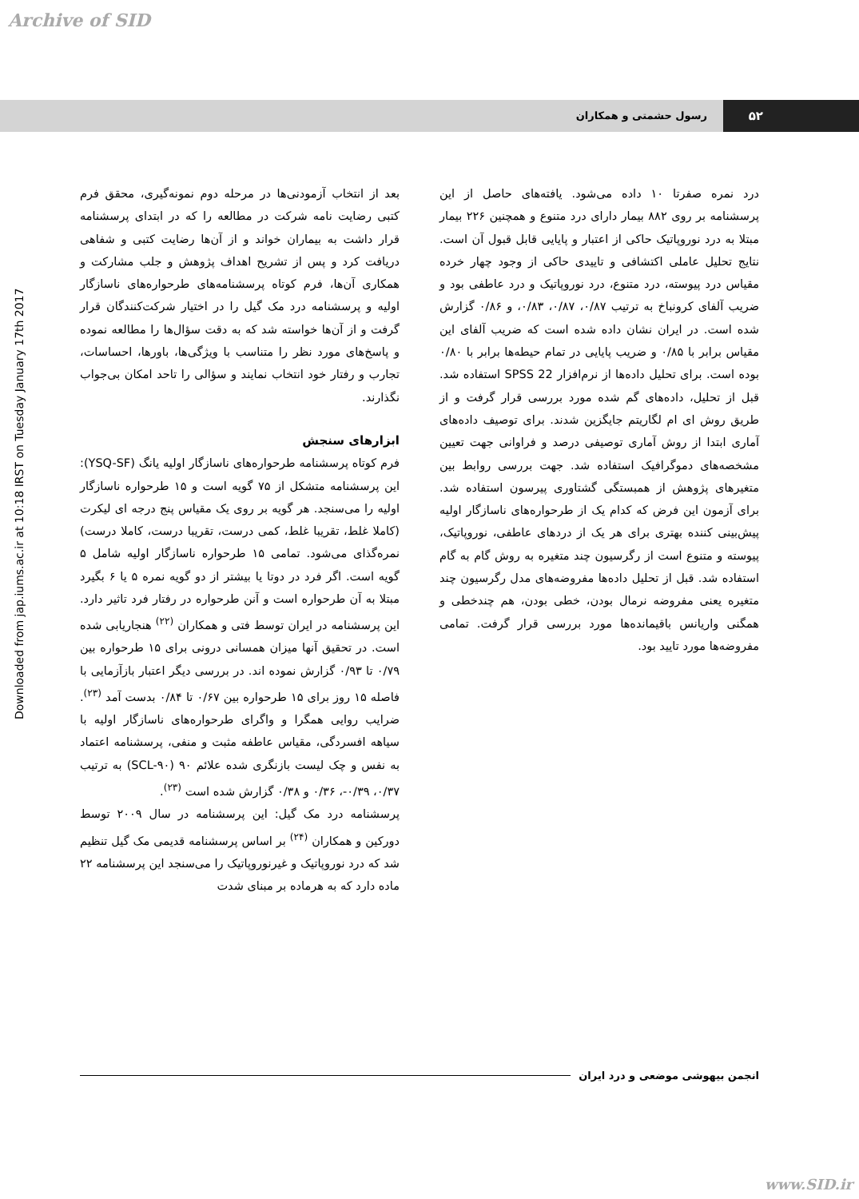Archive of SID
۵۲ رسول حشمتی و همکاران
Downloaded from jap.iums.ac.ir at 10:18 IRST on Tuesday January 17th 2017
بعد از انتخاب آزمودنی‌ها در مرحله دوم نمونه‌گیری، محقق فرم کتبی رضایت نامه شرکت در مطالعه را که در ابتدای پرسشنامه قرار داشت به بیماران خواند و از آن‌ها رضایت کتبی و شفاهی دریافت کرد و پس از تشریح اهداف پژوهش و جلب مشارکت و همکاری آن‌ها، فرم کوتاه پرسشنامه‌های طرحواره‌های ناسازگار اولیه و پرسشنامه درد مک گیل را در اختیار شرکت‌کنندگان قرار گرفت و از آن‌ها خواسته شد که به دقت سؤال‌ها را مطالعه نموده و پاسخ‌های مورد نظر را متناسب با ویژگی‌ها، باورها، احساسات، تجارب و رفتار خود انتخاب نمایند و سؤالی را تاحد امکان بی‌جواب نگذارند.
ابزارهای سنجش
فرم کوتاه پرسشنامه طرحواره‌های ناسازگار اولیه یانگ (YSQ-SF): این پرسشنامه متشکل از ۷۵ گویه است و ۱۵ طرحواره ناسازگار اولیه را می‌سنجد. هر گویه بر روی یک مقیاس پنج درجه ای لیکرت (کاملا غلط، تقریبا غلط، کمی درست، تقریبا درست، کاملا درست) نمره‌گذای می‌شود. تمامی ۱۵ طرحواره ناسازگار اولیه شامل ۵ گویه است. اگر فرد در دوتا یا بیشتر از دو گویه نمره ۵ یا ۶ بگیرد مبتلا به آن طرحواره است و آنن طرحواره در رفتار فرد تاثیر دارد. این پرسشنامه در ایران توسط فتی و همکاران <sup>(۲۲)</sup> هنجاریابی شده است. در تحقیق آنها میزان همسانی درونی برای ۱۵ طرحواره بین ۰/۷۹ تا ۰/۹۳ گزارش نموده اند. در بررسی دیگر اعتبار بازآزمایی با فاصله ۱۵ روز برای ۱۵ طرحواره بین ۰/۶۷ تا ۰/۸۴ بدست آمد <sup>(۲۳)</sup>. ضرایب روایی همگرا و واگرای طرحواره‌های ناسازگار اولیه با سیاهه افسردگی، مقیاس عاطفه مثبت و منفی، پرسشنامه اعتماد به نفس و چک لیست بازنگری شده علائم ۹۰ (SCL-۹۰) به ترتیب ۰/۳۷، ۰/۳۹-، ۰/۳۶ و ۰/۳۸ گزارش شده است <sup>(۲۳)</sup>.
پرسشنامه درد مک گیل: این پرسشنامه در سال ۲۰۰۹ توسط دورکین و همکاران <sup>(۲۴)</sup> بر اساس پرسشنامه قدیمی مک گیل تنظیم شد که درد نوروپاتیک و غیرنوروپاتیک را می‌سنجد این پرسشنامه ۲۲ ماده دارد که به هرماده بر مبنای شدت
درد نمره صفرتا ۱۰ داده می‌شود. یافته‌های حاصل از این پرسشنامه بر روی ۸۸۲ بیمار دارای درد متنوع و همچنین ۲۲۶ بیمار مبتلا به درد نوروپاتیک حاکی از اعتبار و پایایی قابل قبول آن است. نتایج تحلیل عاملی اکتشافی و تاییدی حاکی از وجود چهار خرده مقیاس درد پیوسته، درد متنوع، درد نوروپاتیک و درد عاطفی بود و ضریب آلفای کرونباخ به ترتیب ۰/۸۷، ۰/۸۷، ۰/۸۳، و ۰/۸۶ گزارش شده است. در ایران نشان داده شده است که ضریب آلفای این مقیاس برابر با ۰/۸۵ و ضریب پایایی در تمام حیطه‌ها برابر با ۰/۸۰ بوده است. برای تحلیل داده‌ها از نرم‌افزار SPSS 22 استفاده شد. قبل از تحلیل، داده‌های گم شده مورد بررسی قرار گرفت و از طریق روش ای ام لگاریتم جایگزین شدند. برای توصیف داده‌های آماری ابتدا از روش آماری توصیفی درصد و فراوانی جهت تعیین مشخصه‌های دموگرافیک استفاده شد. جهت بررسی روابط بین متغیرهای پژوهش از همبستگی گشتاوری پیرسون استفاده شد. برای آزمون این فرض که کدام یک از طرحواره‌های ناسازگار اولیه پیش‌بینی کننده بهتری برای هر یک از دردهای عاطفی، نوروپاتیک، پیوسته و متنوع است از رگرسیون چند متغیره به روش گام به گام استفاده شد. قبل از تحلیل داده‌ها مفروضه‌های مدل رگرسیون چند متغیره یعنی مفروضه نرمال بودن، خطی بودن، هم چندخطی و همگنی واریانس باقیمانده‌ها مورد بررسی قرار گرفت. تمامی مفروضه‌ها مورد تایید بود.
انجمن بیهوشی موضعی و درد ایران
www.SID.ir